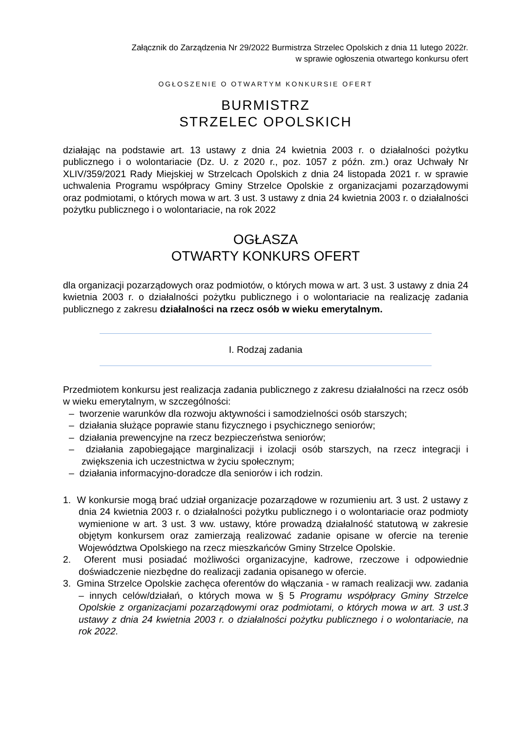Załącznik do Zarządzenia Nr 29/2022 Burmistrza Strzelec Opolskich z dnia 11 lutego 2022r.
w sprawie ogłoszenia otwartego konkursu ofert
OGŁOSZENIE O OTWARTYM KONKURSIE OFERT
BURMISTRZ
STRZELEC OPOLSKICH
działając na podstawie art. 13 ustawy z dnia 24 kwietnia 2003 r. o działalności pożytku publicznego i o wolontariacie (Dz. U. z 2020 r., poz. 1057 z późn. zm.) oraz Uchwały Nr XLIV/359/2021 Rady Miejskiej w Strzelcach Opolskich z dnia 24 listopada 2021 r. w sprawie uchwalenia Programu współpracy Gminy Strzelce Opolskie z organizacjami pozarządowymi oraz podmiotami, o których mowa w art. 3 ust. 3 ustawy z dnia 24 kwietnia 2003 r. o działalności pożytku publicznego i o wolontariacie, na rok 2022
OGŁASZA
OTWARTY KONKURS OFERT
dla organizacji pozarządowych oraz podmiotów, o których mowa w art. 3 ust. 3 ustawy z dnia 24 kwietnia 2003 r. o działalności pożytku publicznego i o wolontariacie na realizację zadania publicznego z zakresu działalności na rzecz osób w wieku emerytalnym.
I. Rodzaj zadania
Przedmiotem konkursu jest realizacja zadania publicznego z zakresu działalności na rzecz osób w wieku emerytalnym, w szczególności:
– tworzenie warunków dla rozwoju aktywności i samodzielności osób starszych;
– działania służące poprawie stanu fizycznego i psychicznego seniorów;
– działania prewencyjne na rzecz bezpieczeństwa seniorów;
– działania zapobiegające marginalizacji i izolacji osób starszych, na rzecz integracji i zwiększenia ich uczestnictwa w życiu społecznym;
– działania informacyjno-doradcze dla seniorów i ich rodzin.
1. W konkursie mogą brać udział organizacje pozarządowe w rozumieniu art. 3 ust. 2 ustawy z dnia 24 kwietnia 2003 r. o działalności pożytku publicznego i o wolontariacie oraz podmioty wymienione w art. 3 ust. 3 ww. ustawy, które prowadzą działalność statutową w zakresie objętym konkursem oraz zamierzają realizować zadanie opisane w ofercie na terenie Województwa Opolskiego na rzecz mieszkańców Gminy Strzelce Opolskie.
2. Oferent musi posiadać możliwości organizacyjne, kadrowe, rzeczowe i odpowiednie doświadczenie niezbędne do realizacji zadania opisanego w ofercie.
3. Gmina Strzelce Opolskie zachęca oferentów do włączania - w ramach realizacji ww. zadania – innych celów/działań, o których mowa w § 5 Programu współpracy Gminy Strzelce Opolskie z organizacjami pozarządowymi oraz podmiotami, o których mowa w art. 3 ust.3 ustawy z dnia 24 kwietnia 2003 r. o działalności pożytku publicznego i o wolontariacie, na rok 2022.